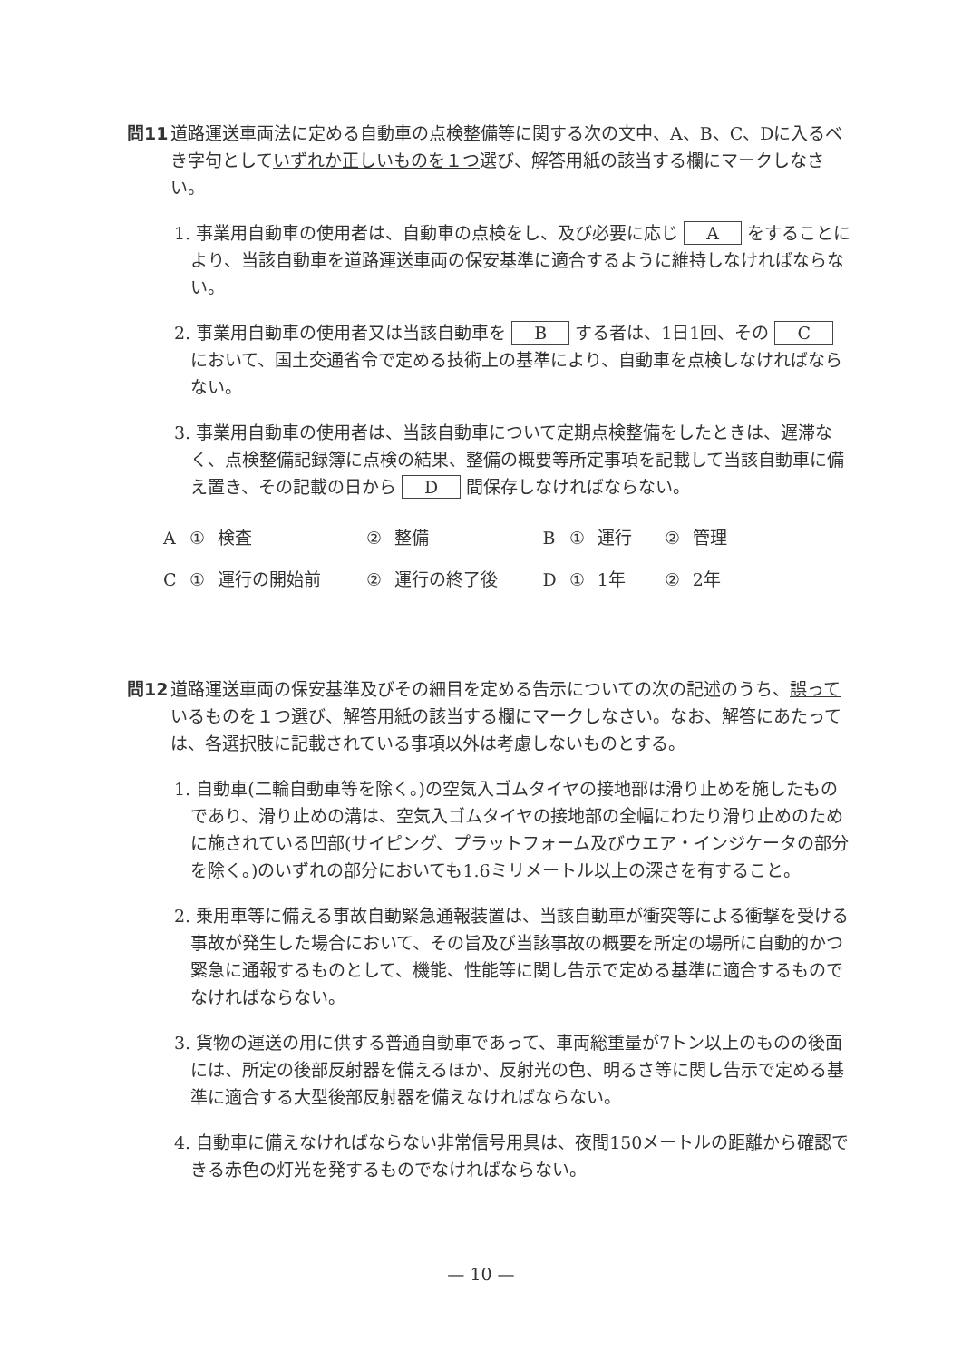問11 道路運送車両法に定める自動車の点検整備等に関する次の文中、A、B、C、Dに入るべき字句としていずれか正しいものを１つ選び、解答用紙の該当する欄にマークしなさい。
1. 事業用自動車の使用者は、自動車の点検をし、及び必要に応じ A をすることにより、当該自動車を道路運送車両の保安基準に適合するように維持しなければならない。
2. 事業用自動車の使用者又は当該自動車を B する者は、1日1回、その C において、国土交通省令で定める技術上の基準により、自動車を点検しなければならない。
3. 事業用自動車の使用者は、当該自動車について定期点検整備をしたときは、遅滞なく、点検整備記録簿に点検の結果、整備の概要等所定事項を記載して当該自動車に備え置き、その記載の日から D 間保存しなければならない。
| A | ① | 検査 | ② | 整備 | B | ① | 運行 | ② | 管理 |
| C | ① | 運行の開始前 | ② | 運行の終了後 | D | ① | 1年 | ② | 2年 |
問12 道路運送車両の保安基準及びその細目を定める告示についての次の記述のうち、誤っているものを１つ選び、解答用紙の該当する欄にマークしなさい。なお、解答にあたっては、各選択肢に記載されている事項以外は考慮しないものとする。
1. 自動車(二輪自動車等を除く。)の空気入ゴムタイヤの接地部は滑り止めを施したものであり、滑り止めの溝は、空気入ゴムタイヤの接地部の全幅にわたり滑り止めのために施されている凹部(サイピング、プラットフォーム及びウエア・インジケータの部分を除く。)のいずれの部分においても1.6ミリメートル以上の深さを有すること。
2. 乗用車等に備える事故自動緊急通報装置は、当該自動車が衝突等による衝撃を受ける事故が発生した場合において、その旨及び当該事故の概要を所定の場所に自動的かつ緊急に通報するものとして、機能、性能等に関し告示で定める基準に適合するものでなければならない。
3. 貨物の運送の用に供する普通自動車であって、車両総重量が7トン以上のものの後面には、所定の後部反射器を備えるほか、反射光の色、明るさ等に関し告示で定める基準に適合する大型後部反射器を備えなければならない。
4. 自動車に備えなければならない非常信号用具は、夜間150メートルの距離から確認できる赤色の灯光を発するものでなければならない。
— 10 —